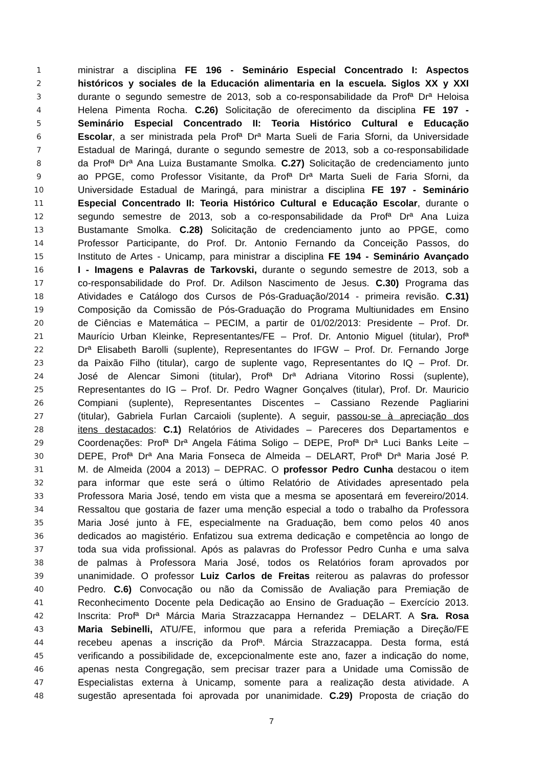1 ministrar a disciplina FE 196 - Seminário Especial Concentrado I: Aspectos
2 históricos y sociales de la Educación alimentaria en la escuela. Siglos XX y XXI
3 durante o segundo semestre de 2013, sob a co-responsabilidade da Profª Drª Heloisa
4 Helena Pimenta Rocha. C.26) Solicitação de oferecimento da disciplina FE 197 -
5 Seminário Especial Concentrado II: Teoria Histórico Cultural e Educação
6 Escolar, a ser ministrada pela Profª Drª Marta Sueli de Faria Sforni, da Universidade
7 Estadual de Maringá, durante o segundo semestre de 2013, sob a co-responsabilidade
8 da Profª Drª Ana Luiza Bustamante Smolka. C.27) Solicitação de credenciamento junto
9 ao PPGE, como Professor Visitante, da Profª Drª Marta Sueli de Faria Sforni, da
10 Universidade Estadual de Maringá, para ministrar a disciplina FE 197 - Seminário
11 Especial Concentrado II: Teoria Histórico Cultural e Educação Escolar, durante o
12 segundo semestre de 2013, sob a co-responsabilidade da Profª Drª Ana Luiza
13 Bustamante Smolka. C.28) Solicitação de credenciamento junto ao PPGE, como
14 Professor Participante, do Prof. Dr. Antonio Fernando da Conceição Passos, do
15 Instituto de Artes - Unicamp, para ministrar a disciplina FE 194 - Seminário Avançado
16 I - Imagens e Palavras de Tarkovski, durante o segundo semestre de 2013, sob a
17 co-responsabilidade do Prof. Dr. Adilson Nascimento de Jesus. C.30) Programa das
18 Atividades e Catálogo dos Cursos de Pós-Graduação/2014 - primeira revisão. C.31)
19 Composição da Comissão de Pós-Graduação do Programa Multiunidades em Ensino
20 de Ciências e Matemática – PECIM, a partir de 01/02/2013: Presidente – Prof. Dr.
21 Maurício Urban Kleinke, Representantes/FE – Prof. Dr. Antonio Miguel (titular), Profª
22 Drª Elisabeth Barolli (suplente), Representantes do IFGW – Prof. Dr. Fernando Jorge
23 da Paixão Filho (titular), cargo de suplente vago, Representantes do IQ – Prof. Dr.
24 José de Alencar Simoni (titular), Profª Drª Adriana Vitorino Rossi (suplente),
25 Representantes do IG – Prof. Dr. Pedro Wagner Gonçalves (titular), Prof. Dr. Mauricio
26 Compiani (suplente), Representantes Discentes – Cassiano Rezende Pagliarini
27 (titular), Gabriela Furlan Carcaioli (suplente). A seguir, passou-se à apreciação dos
28 itens destacados: C.1) Relatórios de Atividades – Pareceres dos Departamentos e
29 Coordenações: Profª Drª Angela Fátima Soligo – DEPE, Profª Drª Luci Banks Leite –
30 DEPE, Profª Drª Ana Maria Fonseca de Almeida – DELART, Profª Drª Maria José P.
31 M. de Almeida (2004 a 2013) – DEPRAC. O professor Pedro Cunha destacou o item
32 para informar que este será o último Relatório de Atividades apresentado pela
33 Professora Maria José, tendo em vista que a mesma se aposentará em fevereiro/2014.
34 Ressaltou que gostaria de fazer uma menção especial a todo o trabalho da Professora
35 Maria José junto à FE, especialmente na Graduação, bem como pelos 40 anos
36 dedicados ao magistério. Enfatizou sua extrema dedicação e competência ao longo de
37 toda sua vida profissional. Após as palavras do Professor Pedro Cunha e uma salva
38 de palmas à Professora Maria José, todos os Relatórios foram aprovados por
39 unanimidade. O professor Luiz Carlos de Freitas reiterou as palavras do professor
40 Pedro. C.6) Convocação ou não da Comissão de Avaliação para Premiação de
41 Reconhecimento Docente pela Dedicação ao Ensino de Graduação – Exercício 2013.
42 Inscrita: Profª Drª Márcia Maria Strazzacappa Hernandez – DELART. A Sra. Rosa
43 Maria Sebinelli, ATU/FE, informou que para a referida Premiação a Direção/FE
44 recebeu apenas a inscrição da Profª. Márcia Strazzacappa. Desta forma, está
45 verificando a possibilidade de, excepcionalmente este ano, fazer a indicação do nome,
46 apenas nesta Congregação, sem precisar trazer para a Unidade uma Comissão de
47 Especialistas externa à Unicamp, somente para a realização desta atividade. A
48 sugestão apresentada foi aprovada por unanimidade. C.29) Proposta de criação do
7